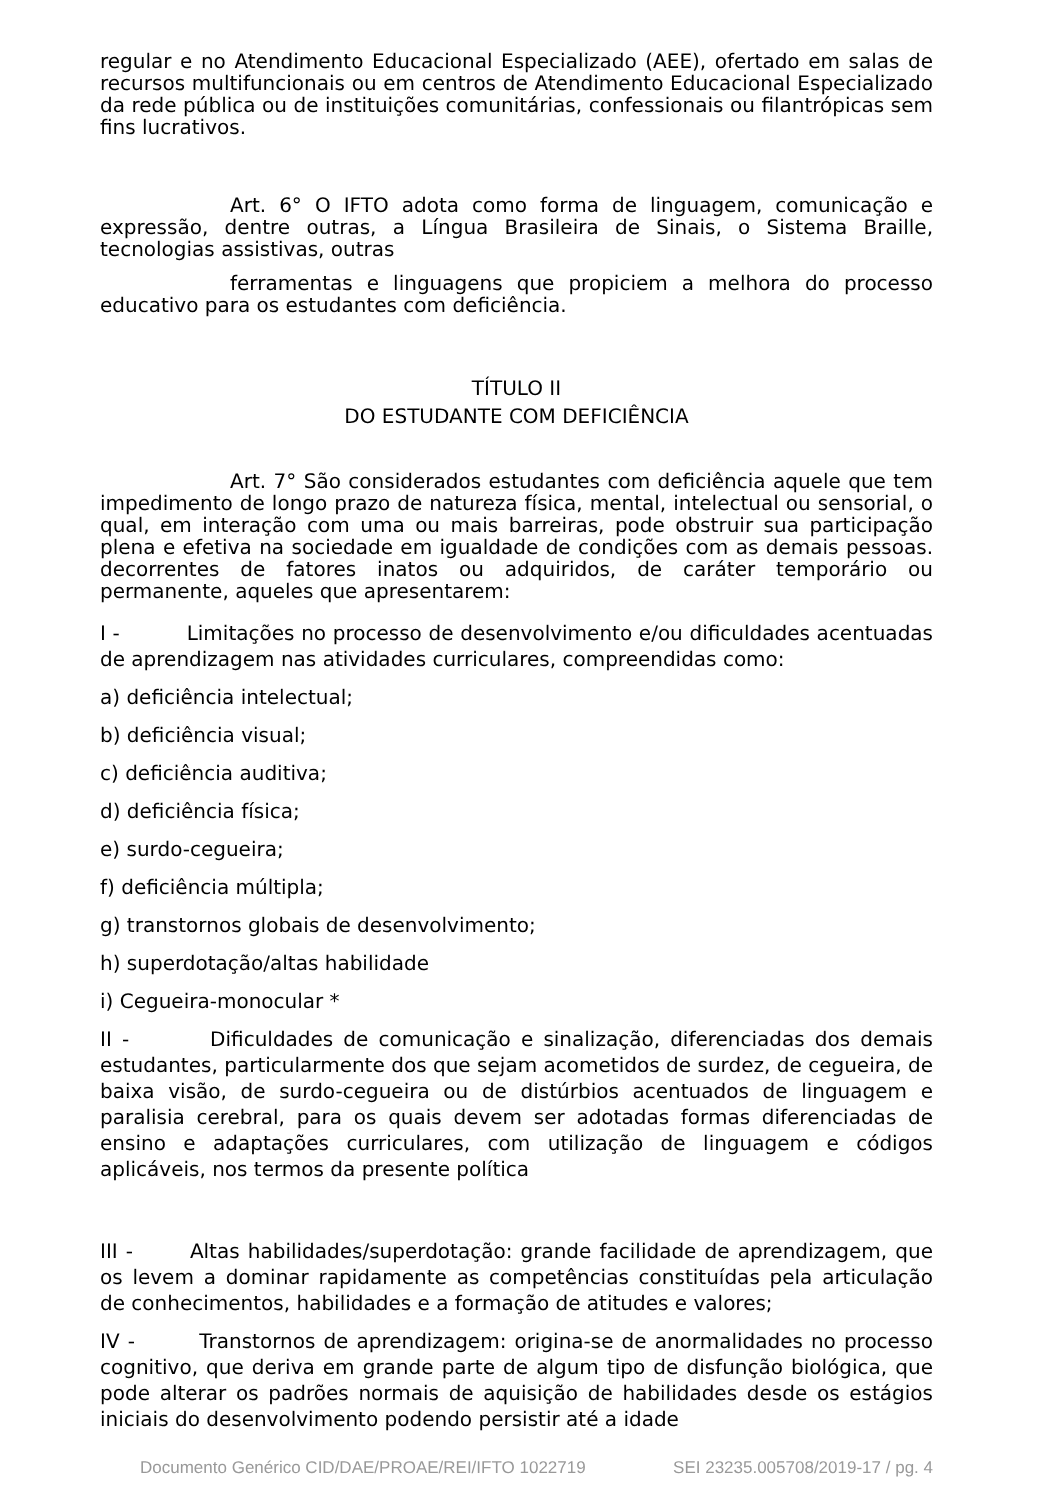regular e no Atendimento Educacional Especializado (AEE), ofertado em salas de recursos multifuncionais ou em centros de Atendimento Educacional Especializado da rede pública ou de instituições comunitárias, confessionais ou filantrópicas sem fins lucrativos.
Art. 6° O IFTO adota como forma de linguagem, comunicação e expressão, dentre outras, a Língua Brasileira de Sinais, o Sistema Braille, tecnologias assistivas, outras
ferramentas e linguagens que propiciem a melhora do processo educativo para os estudantes com deficiência.
TÍTULO II
DO ESTUDANTE COM DEFICIÊNCIA
Art. 7° São considerados estudantes com deficiência aquele que tem impedimento de longo prazo de natureza física, mental, intelectual ou sensorial, o qual, em interação com uma ou mais barreiras, pode obstruir sua participação plena e efetiva na sociedade em igualdade de condições com as demais pessoas. decorrentes de fatores inatos ou adquiridos, de caráter temporário ou permanente, aqueles que apresentarem:
I - Limitações no processo de desenvolvimento e/ou dificuldades acentuadas de aprendizagem nas atividades curriculares, compreendidas como:
a) deficiência intelectual;
b) deficiência visual;
c) deficiência auditiva;
d) deficiência física;
e) surdo-cegueira;
f) deficiência múltipla;
g) transtornos globais de desenvolvimento;
h) superdotação/altas habilidade
i) Cegueira-monocular *
II - Dificuldades de comunicação e sinalização, diferenciadas dos demais estudantes, particularmente dos que sejam acometidos de surdez, de cegueira, de baixa visão, de surdo-cegueira ou de distúrbios acentuados de linguagem e paralisia cerebral, para os quais devem ser adotadas formas diferenciadas de ensino e adaptações curriculares, com utilização de linguagem e códigos aplicáveis, nos termos da presente política
III - Altas habilidades/superdotação: grande facilidade de aprendizagem, que os levem a dominar rapidamente as competências constituídas pela articulação de conhecimentos, habilidades e a formação de atitudes e valores;
IV - Transtornos de aprendizagem: origina-se de anormalidades no processo cognitivo, que deriva em grande parte de algum tipo de disfunção biológica, que pode alterar os padrões normais de aquisição de habilidades desde os estágios iniciais do desenvolvimento podendo persistir até a idade
Documento Genérico CID/DAE/PROAE/REI/IFTO 1022719 SEI 23235.005708/2019-17 / pg. 4